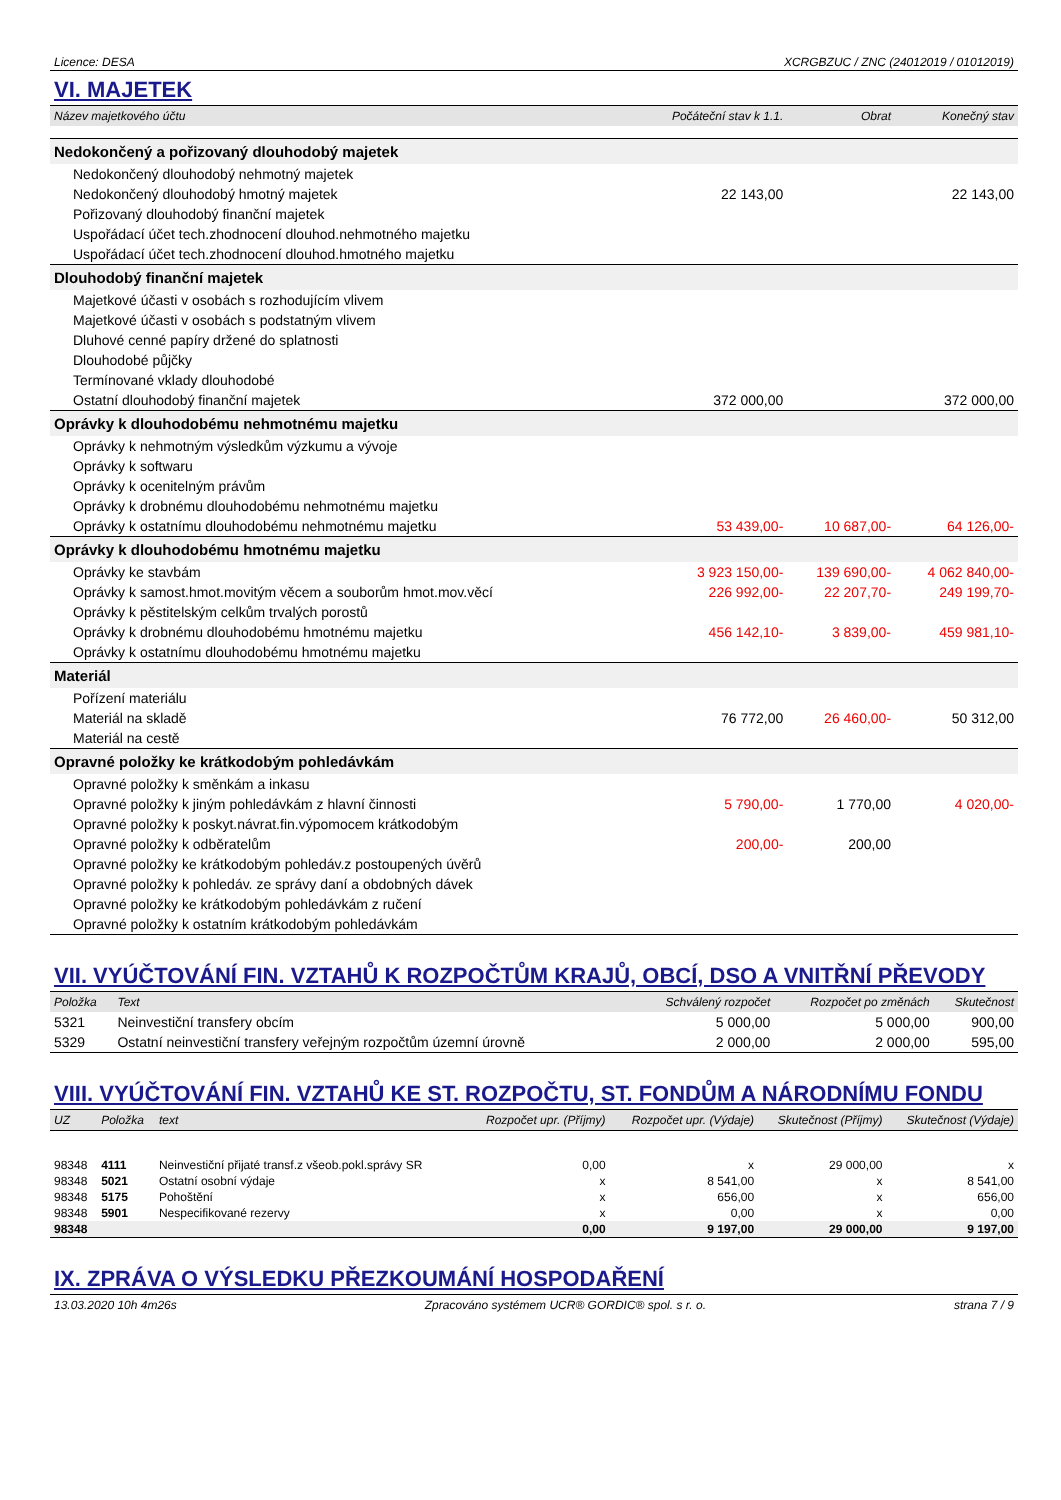Licence: DESA XCRGBZUC / ZNC (24012019 / 01012019)
VI. MAJETEK
| Název majetkového účtu | Počáteční stav k 1.1. | Obrat | Konečný stav |
| --- | --- | --- | --- |
| Nedokončený a pořizovaný dlouhodobý majetek | | | |
| Nedokončený dlouhodobý nehmotný majetek | | | |
| Nedokončený dlouhodobý hmotný majetek | 22 143,00 | | 22 143,00 |
| Pořizovaný dlouhodobý finanční majetek | | | |
| Uspořádací účet tech.zhodnocení dlouhod.nehmotného majetku | | | |
| Uspořádací účet tech.zhodnocení dlouhod.hmotného majetku | | | |
| Dlouhodobý finanční majetek | | | |
| Majetkové účasti v osobách s rozhodujícím vlivem | | | |
| Majetkové účasti v osobách s podstatným vlivem | | | |
| Dluhové cenné papíry držené do splatnosti | | | |
| Dlouhodobé půjčky | | | |
| Termínované vklady dlouhodobé | | | |
| Ostatní dlouhodobý finanční majetek | 372 000,00 | | 372 000,00 |
| Oprávky k dlouhodobému nehmotnému majetku | | | |
| Oprávky k nehmotným výsledkům výzkumu a vývoje | | | |
| Oprávky k softwaru | | | |
| Oprávky k ocenitelným právům | | | |
| Oprávky k drobnému dlouhodobému nehmotnému majetku | | | |
| Oprávky k ostatnímu dlouhodobému nehmotnému majetku | 53 439,00- | 10 687,00- | 64 126,00- |
| Oprávky k dlouhodobému hmotnému majetku | | | |
| Oprávky ke stavbám | 3 923 150,00- | 139 690,00- | 4 062 840,00- |
| Oprávky k samost.hmot.movitým věcem a souborům hmot.mov.věcí | 226 992,00- | 22 207,70- | 249 199,70- |
| Oprávky k pěstitelským celkům trvalých porostů | | | |
| Oprávky k drobnému dlouhodobému hmotnému majetku | 456 142,10- | 3 839,00- | 459 981,10- |
| Oprávky k ostatnímu dlouhodobému hmotnému majetku | | | |
| Materiál | | | |
| Pořízení materiálu | | | |
| Materiál na skladě | 76 772,00 | 26 460,00- | 50 312,00 |
| Materiál na cestě | | | |
| Opravné položky ke krátkodobým pohledávkám | | | |
| Opravné položky k směnkám a inkasu | | | |
| Opravné položky k jiným pohledávkám z hlavní činnosti | 5 790,00- | 1 770,00 | 4 020,00- |
| Opravné položky k poskyt.návrat.fin.výpomocem krátkodobým | | | |
| Opravné položky k odběratelům | 200,00- | 200,00 | |
| Opravné položky ke krátkodobým pohledáv.z postoupených úvěrů | | | |
| Opravné položky k pohledáv. ze správy daní a obdobných dávek | | | |
| Opravné položky ke krátkodobým pohledávkám z ručení | | | |
| Opravné položky k ostatním krátkodobým pohledávkám | | | |
VII. VYÚČTOVÁNÍ FIN. VZTAHŮ K ROZPOČTŮM KRAJŮ, OBCÍ, DSO A VNITŘNÍ PŘEVODY
| Položka | Text | Schválený rozpočet | Rozpočet po změnách | Skutečnost |
| --- | --- | --- | --- | --- |
| 5321 | Neinvestiční transfery obcím | 5 000,00 | 5 000,00 | 900,00 |
| 5329 | Ostatní neinvestiční transfery veřejným rozpočtům územní úrovně | 2 000,00 | 2 000,00 | 595,00 |
VIII. VYÚČTOVÁNÍ FIN. VZTAHŮ KE ST. ROZPOČTU, ST. FONDŮM A NÁRODNÍMU FONDU
| UZ | Položka | text | Rozpočet upr. (Příjmy) | Rozpočet upr. (Výdaje) | Skutečnost (Příjmy) | Skutečnost (Výdaje) |
| --- | --- | --- | --- | --- | --- | --- |
| 98348 | 4111 | Neinvestiční přijaté transf.z všeob.pokl.správy SR | 0,00 | x | 29 000,00 | x |
| 98348 | 5021 | Ostatní osobní výdaje | x | 8 541,00 | x | 8 541,00 |
| 98348 | 5175 | Pohoštění | x | 656,00 | x | 656,00 |
| 98348 | 5901 | Nespecifikované rezervy | x | 0,00 | x | 0,00 |
| 98348 | | | 0,00 | 9 197,00 | 29 000,00 | 9 197,00 |
IX. ZPRÁVA O VÝSLEDKU PŘEZKOUMÁNÍ HOSPODAŘENÍ
13.03.2020 10h 4m26s Zpracováno systémem UCR® GORDIC® spol. s r. o. strana 7 / 9